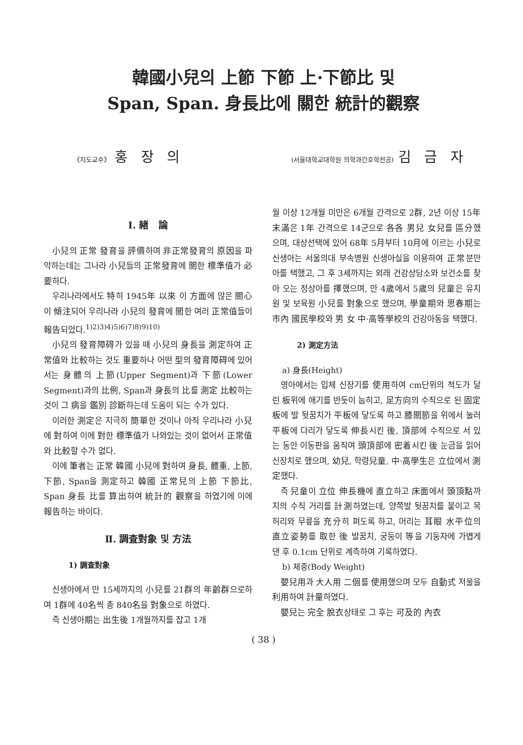韓國小兒의 上節 下節 上·下節比 및
Span, Span. 身長比에 關한 統計的觀察
《지도교수》 홍 장 의
(서울대학교대학원 의학과간호학전공) 김 금 자
I. 緖 論
小兒의 正常 發育을 評價하며 非正常發育의 原因을 파악하는데는 그나라 小兒들의 正常發育에 關한 標準值가 必要하다.
우리나라에서도 特히 1945年 以來 이 方面에 많은 關心이 傾注되어 우리나라 小兒의 發育에 關한 여러 正常值들이 報告되었다.<sup>1)2)3)4)5)6)7)8)9)10)</sup>
小兒의 發育障碍가 있을 때 小兒의 身長을 測定하여 正常值와 比較하는 것도 重要하나 어떤 型의 發育障碍에 있어서는 身體의 上節(Upper Segment)과 下節(Lower Segment)과의 比例, Span과 身長의 比를 測定 比較하는 것이 그 病을 鑑別 診斷하는데 도움이 되는 수가 있다.
이러한 測定은 지극히 簡單한 것이나 아직 우리나라 小兒에 對하여 이에 對한 標準值가 나와있는 것이 없어서 正常值와 比較할 수가 없다.
이에 筆者는 正常 韓國 小兒에 對하여 身長, 體重, 上節, 下節, Span을 測定하고 韓國 正常兒의 上節 下節比, Span 身長 比를 算出하여 統計的 觀察을 하였기에 이에 報告하는 바이다.
Ⅱ. 調査對象 및 方法
1) 調査對象
신생아에서 만 15세까지의 小兒를 21群의 年齡群으로하여 1群에 40名씩 총 840名을 對象으로 하였다.
즉 신생아期는 出生後 1개월까지를 잡고 1개
월 이상 12개월 미만은 6개월 간격으로 2群, 2년 이상 15年 末滿은 1年 간격으로 14군으로 各各 男兒 女兒를 區分했으며, 대상선택에 있어 68年 5月부터 10月에 이르는 小兒로 신생아는 서울의대 부속병원 신생아실을 이용하여 正常분만아를 택했고, 그 후 3세까지는 외래 건강상담소와 보건소를 찾아 오는 정상아를 擇했으며, 만 4歲에서 5歲의 兒童은 유치원 및 보육원 小兒를 對象으로 했으며, 學童期와 思春期는 市內 國民學校와 男 女 中·高等學校의 건강아동을 택했다.
2) 測定方法
a) 身長(Height)
영아에서는 입체 신장기를 使用하여 cm단위의 척도가 달린 板위에 애기를 반듯이 눕히고, 足方向의 수직으로 된 固定板에 발 뒷꿈치가 平板에 닿도록 하고 膝關節을 위에서 눌러 平板에 다리가 닿도록 伸長시킨 後, 頂部에 수직으로 서 있는 동안 이동판을 움직여 頭頂部에 密着시킨 後 눈금을 읽어 신장치로 했으며, 幼兒, 학령兒童, 中·高學生은 立位에서 測定했다.
즉 兒童이 立位 伸長機에 直立하고 床面에서 頭頂點까지의 수직 거리를 計測하였는데, 양쪽발 뒷꿈치를 붙이고 목 허리와 무릎을 充分히 펴도록 하고, 머리는 耳眼 水平位의 直立姿勢를 取한 後 발꿈치, 궁둥이 等을 기둥자에 가볍게 댄 후 0.1cm 단위로 계측하여 기록하였다.
b) 체중(Body Weight)
嬰兒用과 大人用 二個를 使用했으며 모두 自動式 저울을 利用하여 計量하였다.
嬰兒는 完全 脫衣상태로 그 후는 可及的 內衣
( 38 )